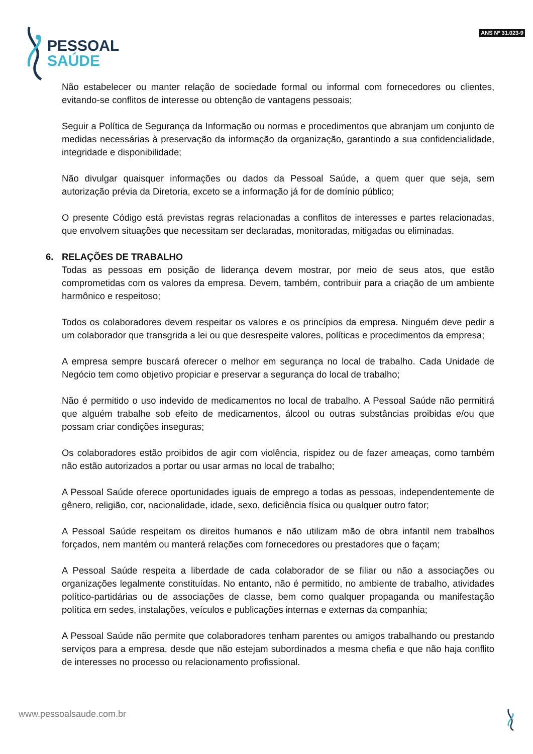PESSOAL
SAÚDE
ANS Nº 31.023-9
Não estabelecer ou manter relação de sociedade formal ou informal com fornecedores ou clientes, evitando-se conflitos de interesse ou obtenção de vantagens pessoais;
Seguir a Política de Segurança da Informação ou normas e procedimentos que abranjam um conjunto de medidas necessárias à preservação da informação da organização, garantindo a sua confidencialidade, integridade e disponibilidade;
Não divulgar quaisquer informações ou dados da Pessoal Saúde, a quem quer que seja, sem autorização prévia da Diretoria, exceto se a informação já for de domínio público;
O presente Código está previstas regras relacionadas a conflitos de interesses e partes relacionadas, que envolvem situações que necessitam ser declaradas, monitoradas, mitigadas ou eliminadas.
6. RELAÇÕES DE TRABALHO
Todas as pessoas em posição de liderança devem mostrar, por meio de seus atos, que estão comprometidas com os valores da empresa. Devem, também, contribuir para a criação de um ambiente harmônico e respeitoso;
Todos os colaboradores devem respeitar os valores e os princípios da empresa. Ninguém deve pedir a um colaborador que transgrida a lei ou que desrespeite valores, políticas e procedimentos da empresa;
A empresa sempre buscará oferecer o melhor em segurança no local de trabalho. Cada Unidade de Negócio tem como objetivo propiciar e preservar a segurança do local de trabalho;
Não é permitido o uso indevido de medicamentos no local de trabalho. A Pessoal Saúde não permitirá que alguém trabalhe sob efeito de medicamentos, álcool ou outras substâncias proibidas e/ou que possam criar condições inseguras;
Os colaboradores estão proibidos de agir com violência, rispidez ou de fazer ameaças, como também não estão autorizados a portar ou usar armas no local de trabalho;
A Pessoal Saúde oferece oportunidades iguais de emprego a todas as pessoas, independentemente de gênero, religião, cor, nacionalidade, idade, sexo, deficiência física ou qualquer outro fator;
A Pessoal Saúde respeitam os direitos humanos e não utilizam mão de obra infantil nem trabalhos forçados, nem mantém ou manterá relações com fornecedores ou prestadores que o façam;
A Pessoal Saúde respeita a liberdade de cada colaborador de se filiar ou não a associações ou organizações legalmente constituídas. No entanto, não é permitido, no ambiente de trabalho, atividades político-partidárias ou de associações de classe, bem como qualquer propaganda ou manifestação política em sedes, instalações, veículos e publicações internas e externas da companhia;
A Pessoal Saúde não permite que colaboradores tenham parentes ou amigos trabalhando ou prestando serviços para a empresa, desde que não estejam subordinados a mesma chefia e que não haja conflito de interesses no processo ou relacionamento profissional.
www.pessoalsaude.com.br